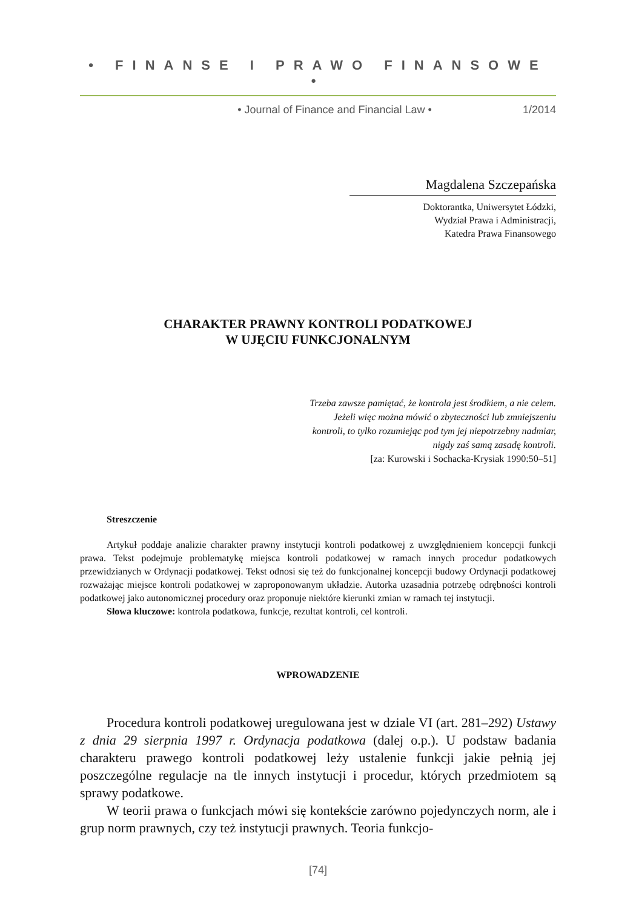• FINANSE I PRAWO FINANSOWE •
• Journal of Finance and Financial Law • 1/2014
Magdalena Szczepańska
Doktorantka, Uniwersytet Łódzki,
Wydział Prawa i Administracji,
Katedra Prawa Finansowego
CHARAKTER PRAWNY KONTROLI PODATKOWEJ
W UJĘCIU FUNKCJONALNYM
Trzeba zawsze pamiętać, że kontrola jest środkiem, a nie celem.
Jeżeli więc można mówić o zbyteczności lub zmniejszeniu
kontroli, to tylko rozumiejąc pod tym jej niepotrzebny nadmiar,
nigdy zaś samą zasadę kontroli.
[za: Kurowski i Sochacka-Krysiak 1990:50–51]
Streszczenie
Artykuł poddaje analizie charakter prawny instytucji kontroli podatkowej z uwzględnieniem koncepcji funkcji prawa. Tekst podejmuje problematykę miejsca kontroli podatkowej w ramach innych procedur podatkowych przewidzianych w Ordynacji podatkowej. Tekst odnosi się też do funkcjonalnej koncepcji budowy Ordynacji podatkowej rozważając miejsce kontroli podatkowej w zaproponowanym układzie. Autorka uzasadnia potrzebę odrębności kontroli podatkowej jako autonomicznej procedury oraz proponuje niektóre kierunki zmian w ramach tej instytucji.
Słowa kluczowe: kontrola podatkowa, funkcje, rezultat kontroli, cel kontroli.
WPROWADZENIE
Procedura kontroli podatkowej uregulowana jest w dziale VI (art. 281–292) Ustawy z dnia 29 sierpnia 1997 r. Ordynacja podatkowa (dalej o.p.). U podstaw badania charakteru prawego kontroli podatkowej leży ustalenie funkcji jakie pełnią jej poszczególne regulacje na tle innych instytucji i procedur, których przedmiotem są sprawy podatkowe.
W teorii prawa o funkcjach mówi się kontekście zarówno pojedynczych norm, ale i grup norm prawnych, czy też instytucji prawnych. Teoria funkcjo-
[74]